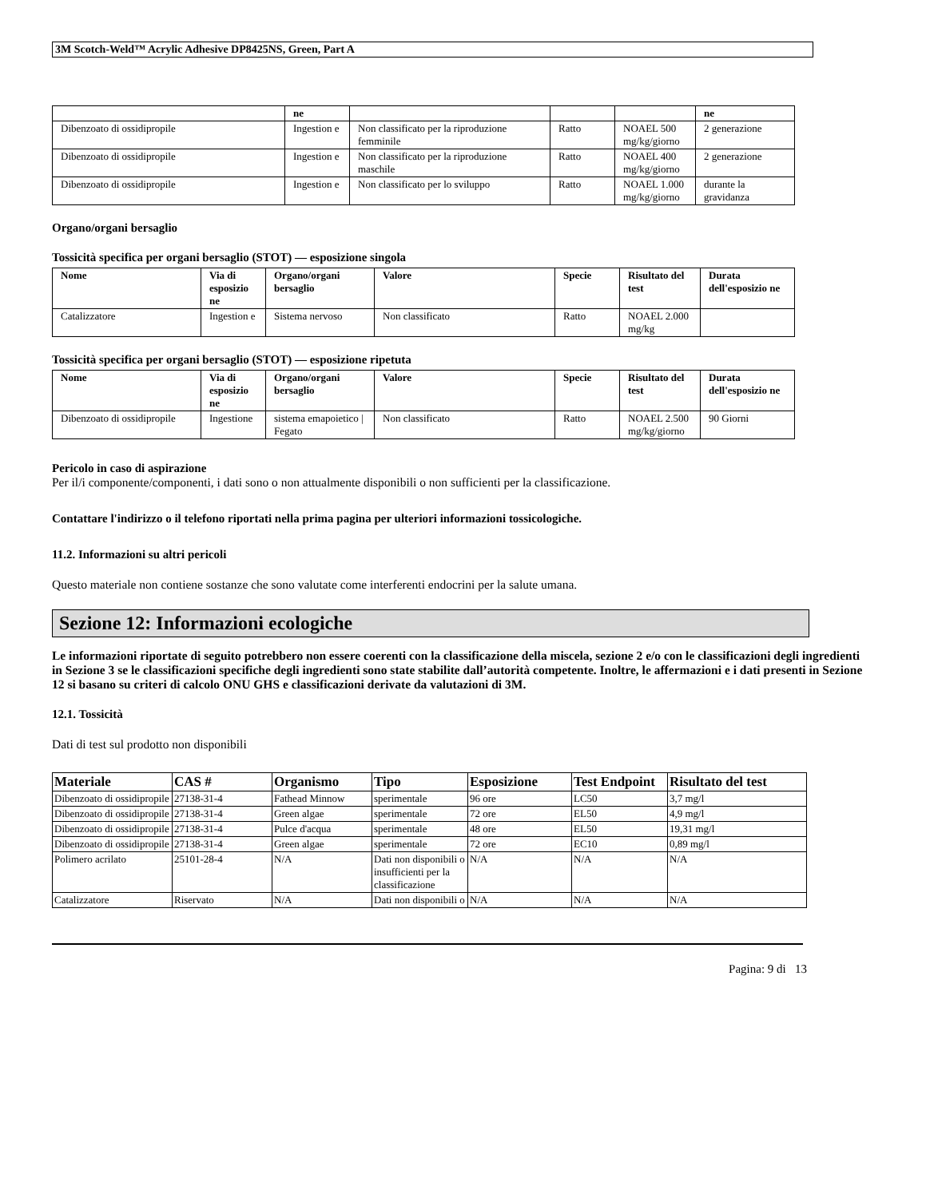3M Scotch-Weld™ Acrylic Adhesive DP8425NS, Green, Part A
| | ne | | | | ne |
| Dibenzoato di ossidipropile | Ingestion e | Non classificato per la riproduzione femminile | Ratto | NOAEL 500 mg/kg/giorno | 2 generazione |
| Dibenzoato di ossidipropile | Ingestion e | Non classificato per la riproduzione maschile | Ratto | NOAEL 400 mg/kg/giorno | 2 generazione |
| Dibenzoato di ossidipropile | Ingestion e | Non classificato per lo sviluppo | Ratto | NOAEL 1.000 mg/kg/giorno | durante la gravidanza |
Organo/organi bersaglio
Tossicità specifica per organi bersaglio (STOT) — esposizione singola
| Nome | Via di esposizio ne | Organo/organi bersaglio | Valore | Specie | Risultato del test | Durata dell'esposizio ne |
| --- | --- | --- | --- | --- | --- | --- |
| Catalizzatore | Ingestion e | Sistema nervoso | Non classificato | Ratto | NOAEL 2.000 mg/kg | |
Tossicità specifica per organi bersaglio (STOT) — esposizione ripetuta
| Nome | Via di esposizio ne | Organo/organi bersaglio | Valore | Specie | Risultato del test | Durata dell'esposizio ne |
| --- | --- | --- | --- | --- | --- | --- |
| Dibenzoato di ossidipropile | Ingestione | sistema emapoietico / Fegato | Non classificato | Ratto | NOAEL 2.500 mg/kg/giorno | 90 Giorni |
Pericolo in caso di aspirazione
Per il/i componente/componenti, i dati sono o non attualmente disponibili o non sufficienti per la classificazione.
Contattare l'indirizzo o il telefono riportati nella prima pagina per ulteriori informazioni tossicologiche.
11.2. Informazioni su altri pericoli
Questo materiale non contiene sostanze che sono valutate come interferenti endocrini per la salute umana.
Sezione 12: Informazioni ecologiche
Le informazioni riportate di seguito potrebbero non essere coerenti con la classificazione della miscela, sezione 2 e/o con le classificazioni degli ingredienti in Sezione 3 se le classificazioni specifiche degli ingredienti sono state stabilite dall’autorità competente. Inoltre, le affermazioni e i dati presenti in Sezione 12 si basano su criteri di calcolo ONU GHS e classificazioni derivate da valutazioni di 3M.
12.1. Tossicità
Dati di test sul prodotto non disponibili
| Materiale | CAS # | Organismo | Tipo | Esposizione | Test Endpoint | Risultato del test |
| --- | --- | --- | --- | --- | --- | --- |
| Dibenzoato di ossidipropile | 27138-31-4 | Fathead Minnow | sperimentale | 96 ore | LC50 | 3,7 mg/l |
| Dibenzoato di ossidipropile | 27138-31-4 | Green algae | sperimentale | 72 ore | EL50 | 4,9 mg/l |
| Dibenzoato di ossidipropile | 27138-31-4 | Pulce d'acqua | sperimentale | 48 ore | EL50 | 19,31 mg/l |
| Dibenzoato di ossidipropile | 27138-31-4 | Green algae | sperimentale | 72 ore | EC10 | 0,89 mg/l |
| Polimero acrilato | 25101-28-4 | N/A | Dati non disponibili o insufficienti per la classificazione | N/A | N/A | N/A |
| Catalizzatore | Riservato | N/A | Dati non disponibili o | N/A | N/A | N/A |
Pagina: 9 di 13